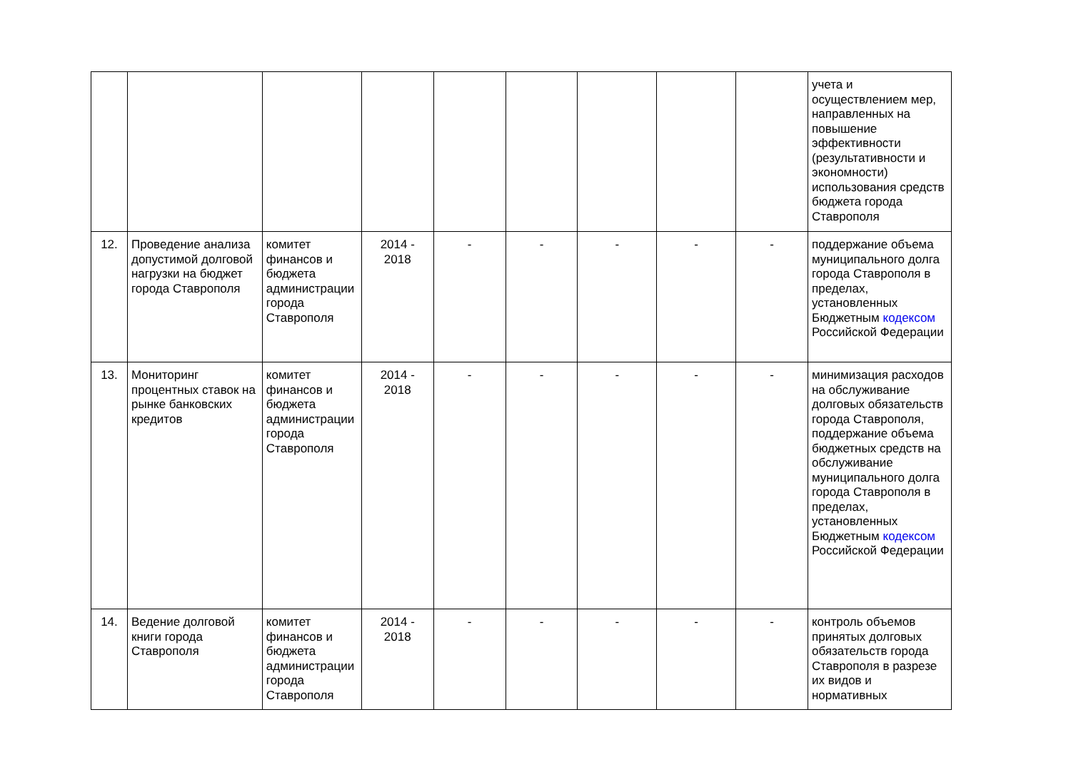| | | | | | | | | | учета и осуществлением мер, направленных на повышение эффективности (результативности и экономности) использования средств бюджета города Ставрополя |
| 12. | Проведение анализа допустимой долговой нагрузки на бюджет города Ставрополя | комитет финансов и бюджета администрации города Ставрополя | 2014 - 2018 | - | - | - | - | - | поддержание объема муниципального долга города Ставрополя в пределах, установленных Бюджетным кодексом Российской Федерации |
| 13. | Мониторинг процентных ставок на рынке банковских кредитов | комитет финансов и бюджета администрации города Ставрополя | 2014 - 2018 | - | - | - | - | - | минимизация расходов на обслуживание долговых обязательств города Ставрополя, поддержание объема бюджетных средств на обслуживание муниципального долга города Ставрополя в пределах, установленных Бюджетным кодексом Российской Федерации |
| 14. | Ведение долговой книги города Ставрополя | комитет финансов и бюджета администрации города Ставрополя | 2014 - 2018 | - | - | - | - | - | контроль объемов принятых долговых обязательств города Ставрополя в разрезе их видов и нормативных |